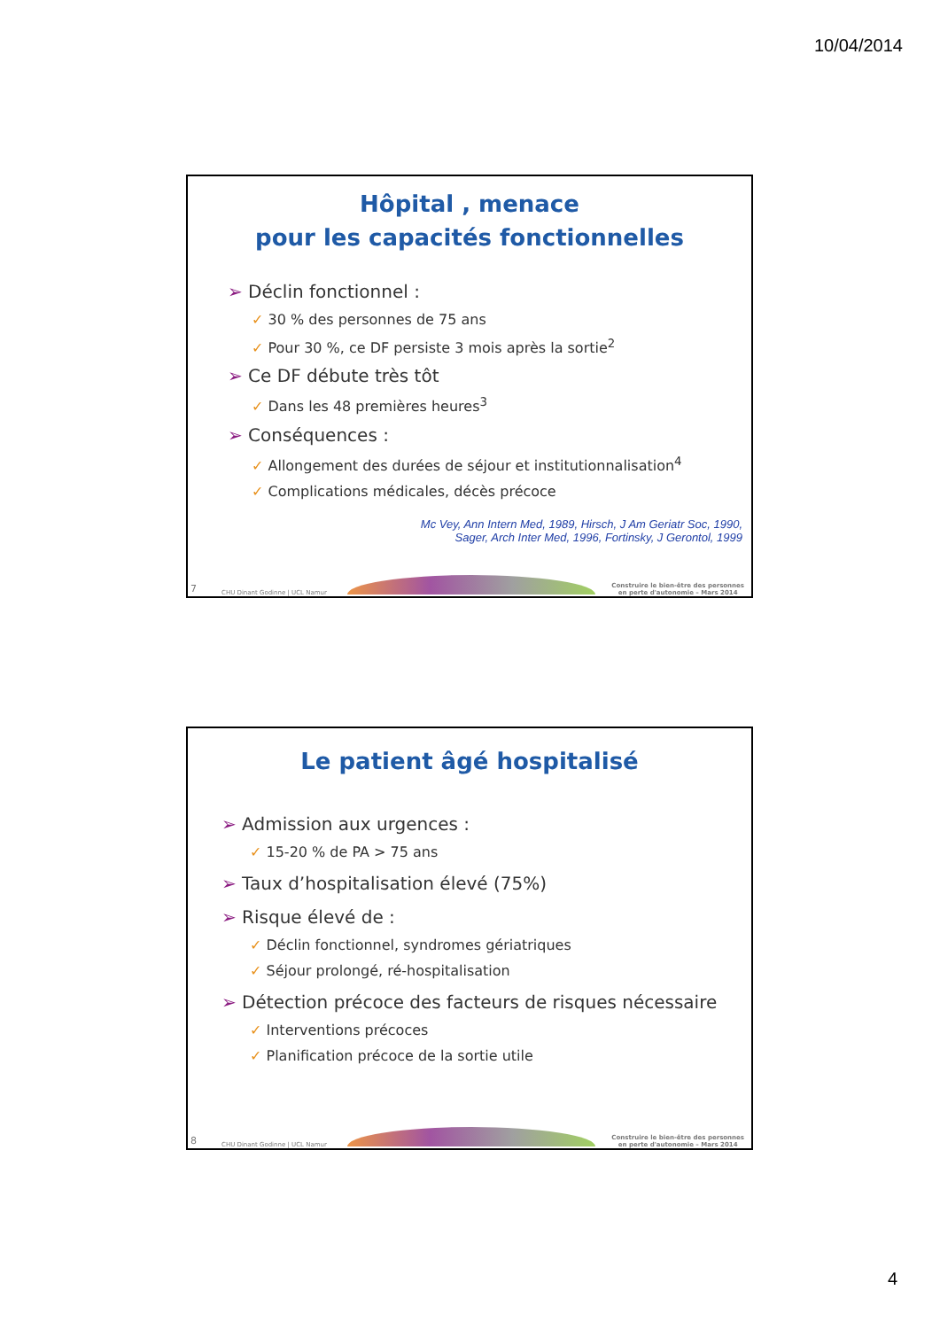10/04/2014
Hôpital , menace
pour les capacités fonctionnelles
➢ Déclin fonctionnel :
✓ 30 % des personnes de 75 ans
✓ Pour 30 %, ce DF persiste 3 mois après la sortie<sup>2</sup>
➢ Ce DF débute très tôt
✓ Dans les 48 premières heures<sup>3</sup>
➢ Conséquences :
✓ Allongement des durées de séjour et institutionnalisation<sup>4</sup>
✓ Complications médicales, décès précoce
Mc Vey, Ann Intern Med, 1989, Hirsch, J Am Geriatr Soc, 1990,
Sager, Arch Inter Med, 1996, Fortinsky, J Gerontol, 1999
7 CHU Dinant Godinne | UCL Namur
Construire le bien-être des personnes
en perte d'autonomie – Mars 2014
Le patient âgé hospitalisé
➢ Admission aux urgences :
✓ 15-20 % de PA > 75 ans
➢ Taux d’hospitalisation élevé (75%)
➢ Risque élevé de :
✓ Déclin fonctionnel, syndromes gériatriques
✓ Séjour prolongé, ré-hospitalisation
➢ Détection précoce des facteurs de risques nécessaire
✓ Interventions précoces
✓ Planification précoce de la sortie utile
8 CHU Dinant Godinne | UCL Namur
Construire le bien-être des personnes
en perte d'autonomie – Mars 2014
4